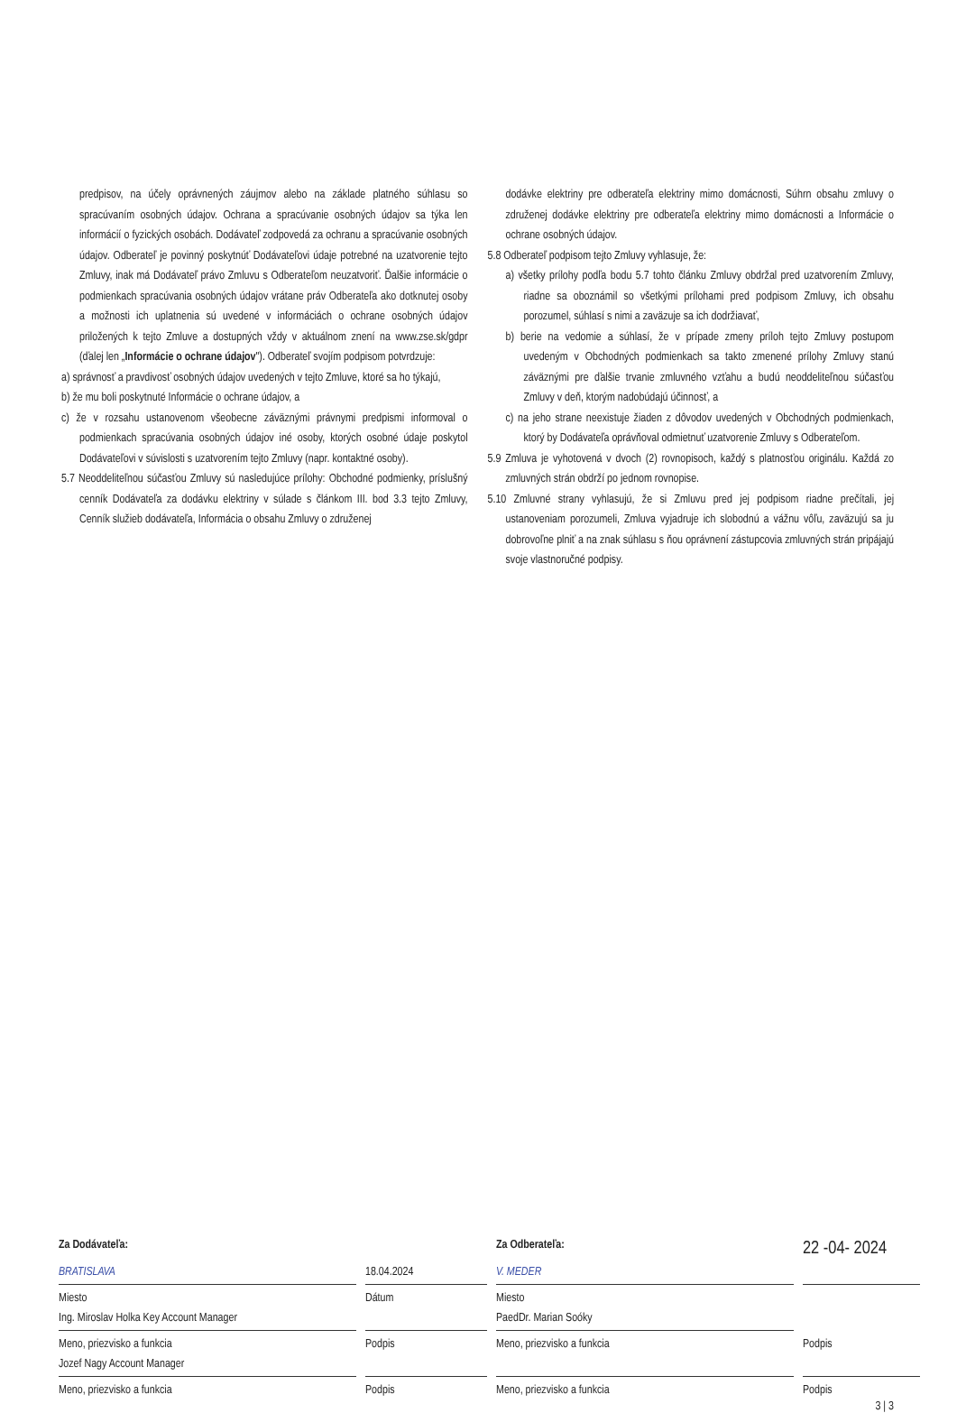predpisov, na účely oprávnených záujmov alebo na základe platného súhlasu so spracúvaním osobných údajov. Ochrana a spracúvanie osobných údajov sa týka len informácií o fyzických osobách. Dodávateľ zodpovedá za ochranu a spracúvanie osobných údajov. Odberateľ je povinný poskytnúť Dodávateľovi údaje potrebné na uzatvorenie tejto Zmluvy, inak má Dodávateľ právo Zmluvu s Odberateľom neuzatvoriť. Ďalšie informácie o podmienkach spracúvania osobných údajov vrátane práv Odberateľa ako dotknutej osoby a možnosti ich uplatnenia sú uvedené v informáciách o ochrane osobných údajov priložených k tejto Zmluve a dostupných vždy v aktuálnom znení na www.zse.sk/gdpr (ďalej len „Informácie o ochrane údajov"). Odberateľ svojím podpisom potvrdzuje:
a) správnosť a pravdivosť osobných údajov uvedených v tejto Zmluve, ktoré sa ho týkajú,
b) že mu boli poskytnuté Informácie o ochrane údajov, a
c) že v rozsahu ustanovenom všeobecne záväznými právnymi predpismi informoval o podmienkach spracúvania osobných údajov iné osoby, ktorých osobné údaje poskytol Dodávateľovi v súvislosti s uzatvorením tejto Zmluvy (napr. kontaktné osoby).
5.7 Neoddeliteľnou súčasťou Zmluvy sú nasledujúce prílohy: Obchodné podmienky, príslušný cenník Dodávateľa za dodávku elektriny v súlade s článkom III. bod 3.3 tejto Zmluvy, Cenník služieb dodávateľa, Informácia o obsahu Zmluvy o združenej
dodávke elektriny pre odberateľa elektriny mimo domácnosti, Súhrn obsahu zmluvy o združenej dodávke elektriny pre odberateľa elektriny mimo domácnosti a Informácie o ochrane osobných údajov.
5.8 Odberateľ podpisom tejto Zmluvy vyhlasuje, že:
a) všetky prílohy podľa bodu 5.7 tohto článku Zmluvy obdržal pred uzatvorením Zmluvy, riadne sa oboznámil so všetkými prílohami pred podpisom Zmluvy, ich obsahu porozumel, súhlasí s nimi a zaväzuje sa ich dodržiavať,
b) berie na vedomie a súhlasí, že v prípade zmeny príloh tejto Zmluvy postupom uvedeným v Obchodných podmienkach sa takto zmenené prílohy Zmluvy stanú záväznými pre ďalšie trvanie zmluvného vzťahu a budú neoddeliteľnou súčasťou Zmluvy v deň, ktorým nadobúdajú účinnosť, a
c) na jeho strane neexistuje žiaden z dôvodov uvedených v Obchodných podmienkach, ktorý by Dodávateľa oprávňoval odmietnuť uzatvorenie Zmluvy s Odberateľom.
5.9 Zmluva je vyhotovená v dvoch (2) rovnopisoch, každý s platnosťou originálu. Každá zo zmluvných strán obdrží po jednom rovnopise.
5.10 Zmluvné strany vyhlasujú, že si Zmluvu pred jej podpisom riadne prečítali, jej ustanoveniam porozumeli, Zmluva vyjadruje ich slobodnú a vážnu vôľu, zaväzujú sa ju dobrovoľne plniť a na znak súhlasu s ňou oprávnení zástupcovia zmluvných strán pripájajú svoje vlastnoručné podpisy.
Za Dodávateľa:
Za Odberateľa:
22 -04- 2024
BRATISLAVA
18.04.2024
V. MEDER
Miesto
Dátum
Miesto
Ing. Miroslav Holka Key Account Manager
PaedDr. Marian Soóky
Meno, priezvisko a funkcia
Podpis
Meno, priezvisko a funkcia
Podpis
Jozef Nagy Account Manager
Meno, priezvisko a funkcia
Podpis
Meno, priezvisko a funkcia
Podpis
3 | 3